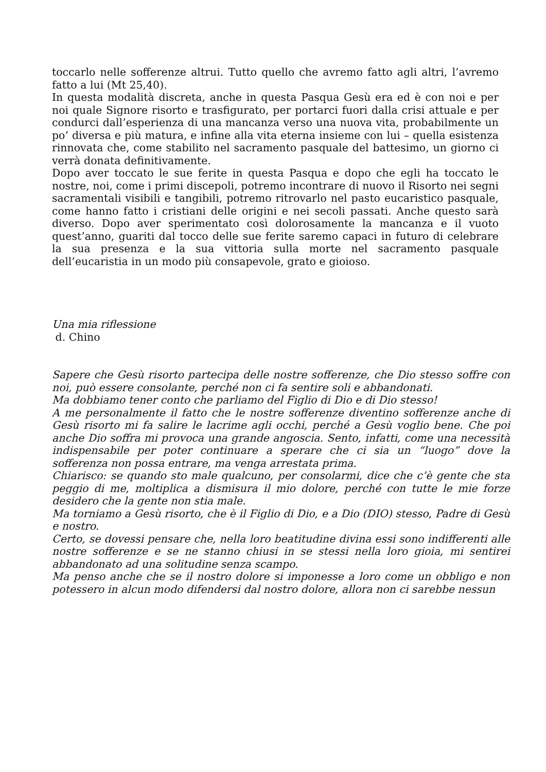toccarlo nelle sofferenze altrui. Tutto quello che avremo fatto agli altri, l’avremo fatto a lui (Mt 25,40).
In questa modalità discreta, anche in questa Pasqua Gesù era ed è con noi e per noi quale Signore risorto e trasfigurato, per portarci fuori dalla crisi attuale e per condurci dall’esperienza di una mancanza verso una nuova vita, probabilmente un po’ diversa e più matura, e infine alla vita eterna insieme con lui – quella esistenza rinnovata che, come stabilito nel sacramento pasquale del battesimo, un giorno ci verrà donata definitivamente.
Dopo aver toccato le sue ferite in questa Pasqua e dopo che egli ha toccato le nostre, noi, come i primi discepoli, potremo incontrare di nuovo il Risorto nei segni sacramentali visibili e tangibili, potremo ritrovarlo nel pasto eucaristico pasquale, come hanno fatto i cristiani delle origini e nei secoli passati. Anche questo sarà diverso. Dopo aver sperimentato così dolorosamente la mancanza e il vuoto quest’anno, guariti dal tocco delle sue ferite saremo capaci in futuro di celebrare la sua presenza e la sua vittoria sulla morte nel sacramento pasquale dell’eucaristia in un modo più consapevole, grato e gioioso.
Una mia riflessione
d. Chino
Sapere che Gesù risorto partecipa delle nostre sofferenze, che Dio stesso soffre con noi, può essere consolante, perché non ci fa sentire soli e abbandonati.
Ma dobbiamo tener conto che parliamo del Figlio di Dio e di Dio stesso!
A me personalmente il fatto che le nostre sofferenze diventino sofferenze anche di Gesù risorto mi fa salire le lacrime agli occhi, perché a Gesù voglio bene. Che poi anche Dio soffra mi provoca una grande angoscia. Sento, infatti, come una necessità indispensabile per poter continuare a sperare che ci sia un “luogo” dove la sofferenza non possa entrare, ma venga arrestata prima.
Chiarisco: se quando sto male qualcuno, per consolarmi, dice che c’è gente che sta peggio di me, moltiplica a dismisura il mio dolore, perché con tutte le mie forze desidero che la gente non stia male.
Ma torniamo a Gesù risorto, che è il Figlio di Dio, e a Dio (DIO) stesso, Padre di Gesù e nostro.
Certo, se dovessi pensare che, nella loro beatitudine divina essi sono indifferenti alle nostre sofferenze e se ne stanno chiusi in se stessi nella loro gioia, mi sentirei abbandonato ad una solitudine senza scampo.
Ma penso anche che se il nostro dolore si imponesse a loro come un obbligo e non potessero in alcun modo difendersi dal nostro dolore, allora non ci sarebbe nessun